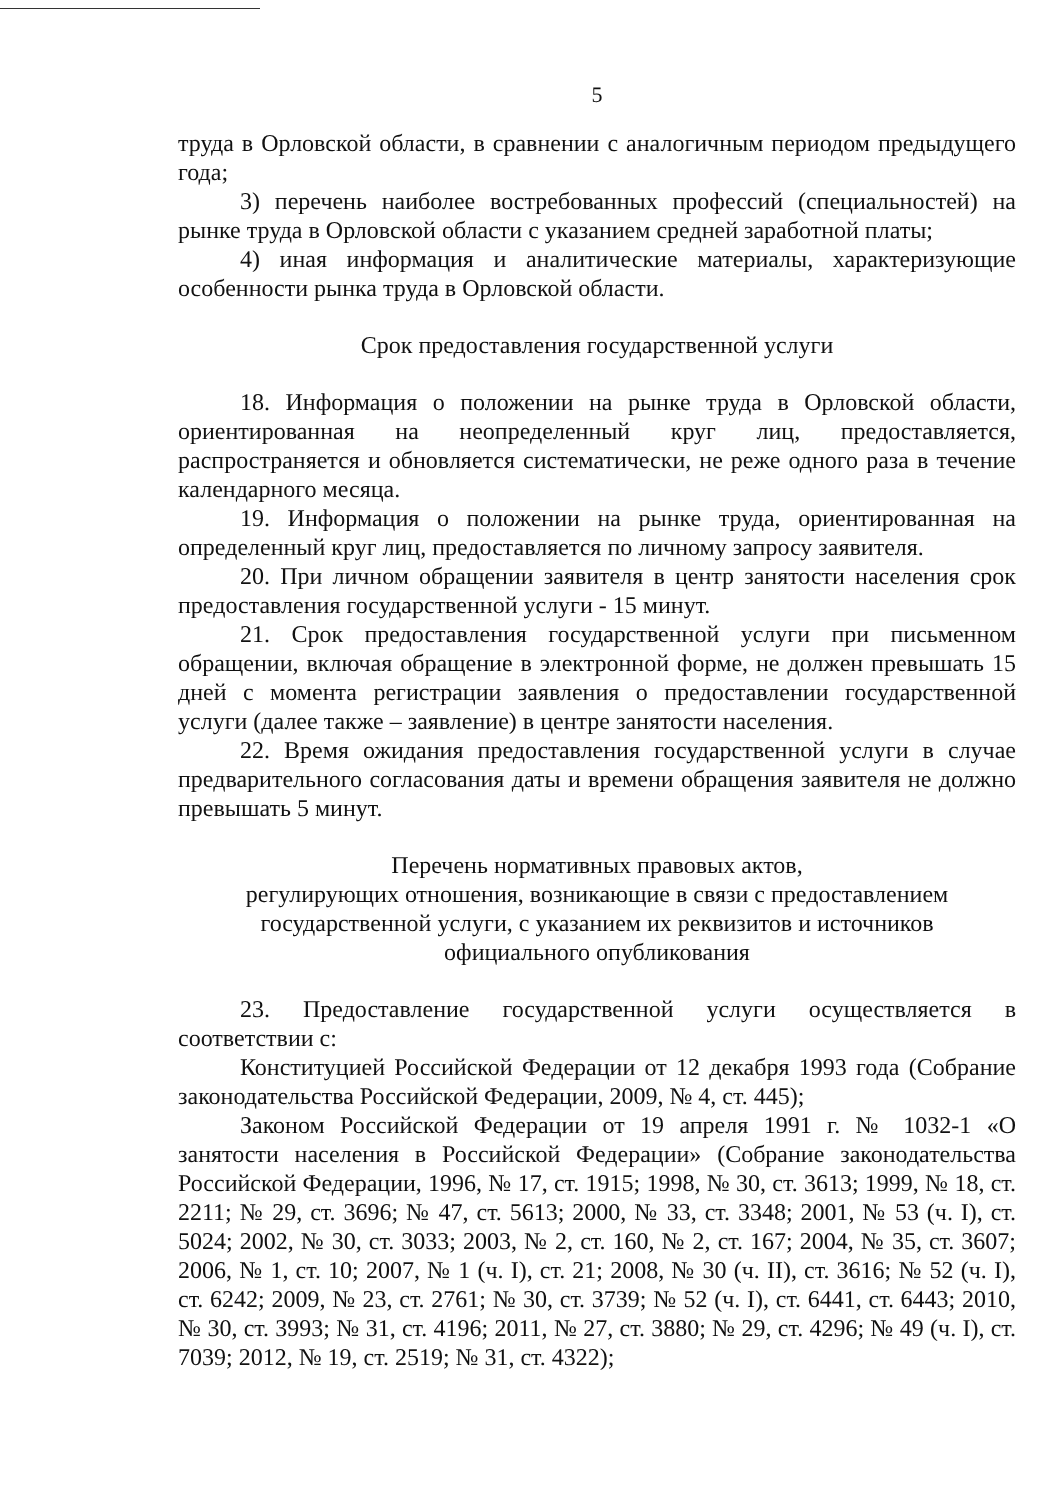5
труда в Орловской области, в сравнении с аналогичным периодом предыдущего года;
3) перечень наиболее востребованных профессий (специальностей) на рынке труда в Орловской области с указанием средней заработной платы;
4) иная информация и аналитические материалы, характеризующие особенности рынка труда в Орловской области.
Срок предоставления государственной услуги
18. Информация о положении на рынке труда в Орловской области, ориентированная на неопределенный круг лиц, предоставляется, распространяется и обновляется систематически, не реже одного раза в течение календарного месяца.
19. Информация о положении на рынке труда, ориентированная на определенный круг лиц, предоставляется по личному запросу заявителя.
20. При личном обращении заявителя в центр занятости населения срок предоставления государственной услуги - 15 минут.
21. Срок предоставления государственной услуги при письменном обращении, включая обращение в электронной форме, не должен превышать 15 дней с момента регистрации заявления о предоставлении государственной услуги (далее также – заявление) в центре занятости населения.
22. Время ожидания предоставления государственной услуги в случае предварительного согласования даты и времени обращения заявителя не должно превышать 5 минут.
Перечень нормативных правовых актов,
регулирующих отношения, возникающие в связи с предоставлением
государственной услуги, с указанием их реквизитов и источников
официального опубликования
23. Предоставление государственной услуги осуществляется в соответствии с:
Конституцией Российской Федерации от 12 декабря 1993 года (Собрание законодательства Российской Федерации, 2009, № 4, ст. 445);
Законом Российской Федерации от 19 апреля 1991 г. № 1032-1 «О занятости населения в Российской Федерации» (Собрание законодательства Российской Федерации, 1996, № 17, ст. 1915; 1998, № 30, ст. 3613; 1999, № 18, ст. 2211; № 29, ст. 3696; № 47, ст. 5613; 2000, № 33, ст. 3348; 2001, № 53 (ч. I), ст. 5024; 2002, № 30, ст. 3033; 2003, № 2, ст. 160, № 2, ст. 167; 2004, № 35, ст. 3607; 2006, № 1, ст. 10; 2007, № 1 (ч. I), ст. 21; 2008, № 30 (ч. II), ст. 3616; № 52 (ч. I), ст. 6242; 2009, № 23, ст. 2761; № 30, ст. 3739; № 52 (ч. I), ст. 6441, ст. 6443; 2010, № 30, ст. 3993; № 31, ст. 4196; 2011, № 27, ст. 3880; № 29, ст. 4296; № 49 (ч. I), ст. 7039; 2012, № 19, ст. 2519; № 31, ст. 4322);